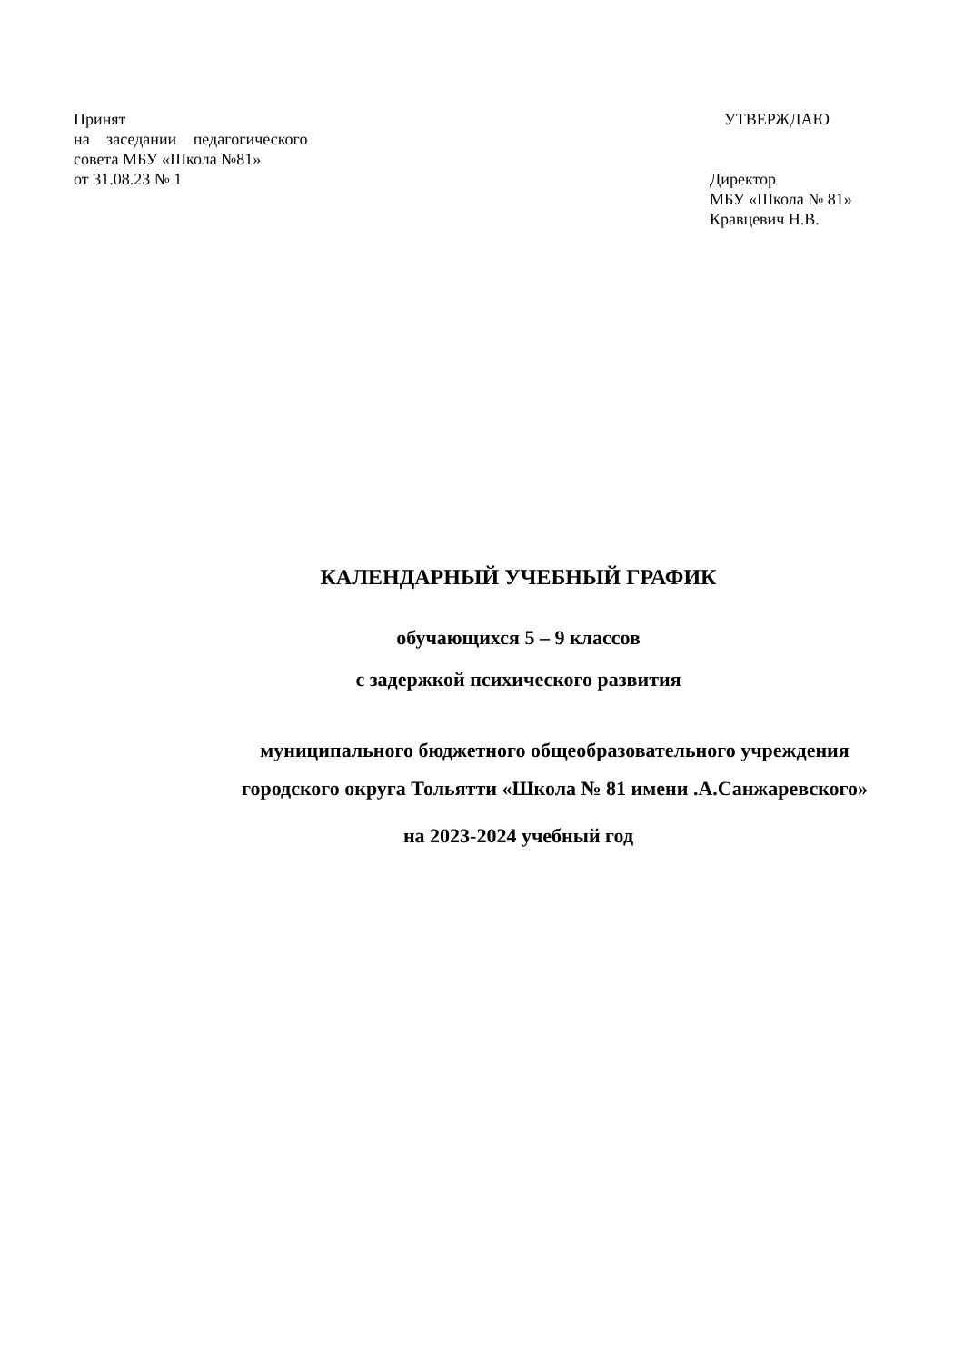Принят
на заседании педагогического
совета МБУ «Школа №81»
от 31.08.23 № 1
УТВЕРЖДАЮ
Директор
МБУ «Школа № 81»
Кравцевич Н.В.
КАЛЕНДАРНЫЙ УЧЕБНЫЙ ГРАФИК
обучающихся 5 – 9 классов
с задержкой психического развития
муниципального бюджетного общеобразовательного учреждения
городского округа Тольятти «Школа № 81 имени .А.Санжаревского»
на 2023-2024 учебный год